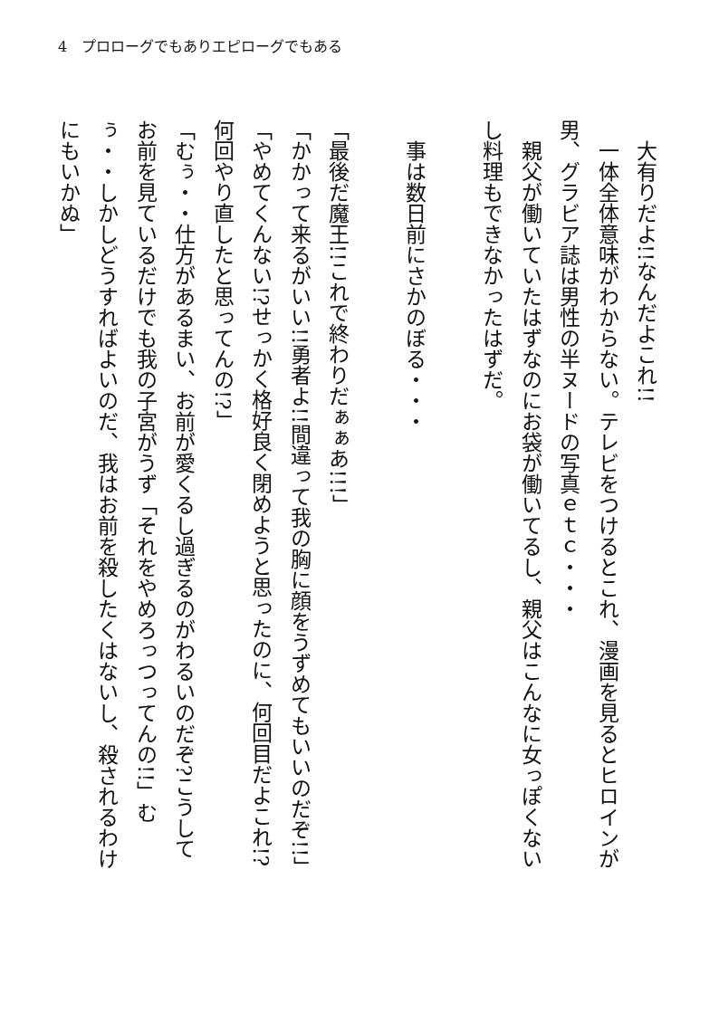4　プロローグでもありエピローグでもある
　大有りだよ!!なんだよこれ!!
　一体全体意味がわからない。テレビをつけるとこれ、漫画を見るとヒロインが男、グラビア誌は男性の半ヌードの写真ｅｔｃ・・・
　親父が働いていたはずなのにお袋が働いてるし、親父はこんなに女っぽくないし料理もできなかったはずだ。
　事は数日前にさかのぼる・・・
「最後だ魔王!!これで終わりだぁぁあ!!!」
「かかって来るがいい!!勇者よ!!間違って我の胸に顔をうずめてもいいのだぞ!!」
「やめてくんない!?せっかく格好良く閉めようと思ったのに、何回目だよこれ!?何回やり直したと思ってんの!?」
「むぅ・・仕方があるまい、お前が愛くるし過ぎるのがわるいのだぞ?こうしてお前を見ているだけでも我の子宮がうず「それをやめろっつってんの!!」むぅ・・しかしどうすればよいのだ、我はお前を殺したくはないし、殺されるわけにもいかぬ」